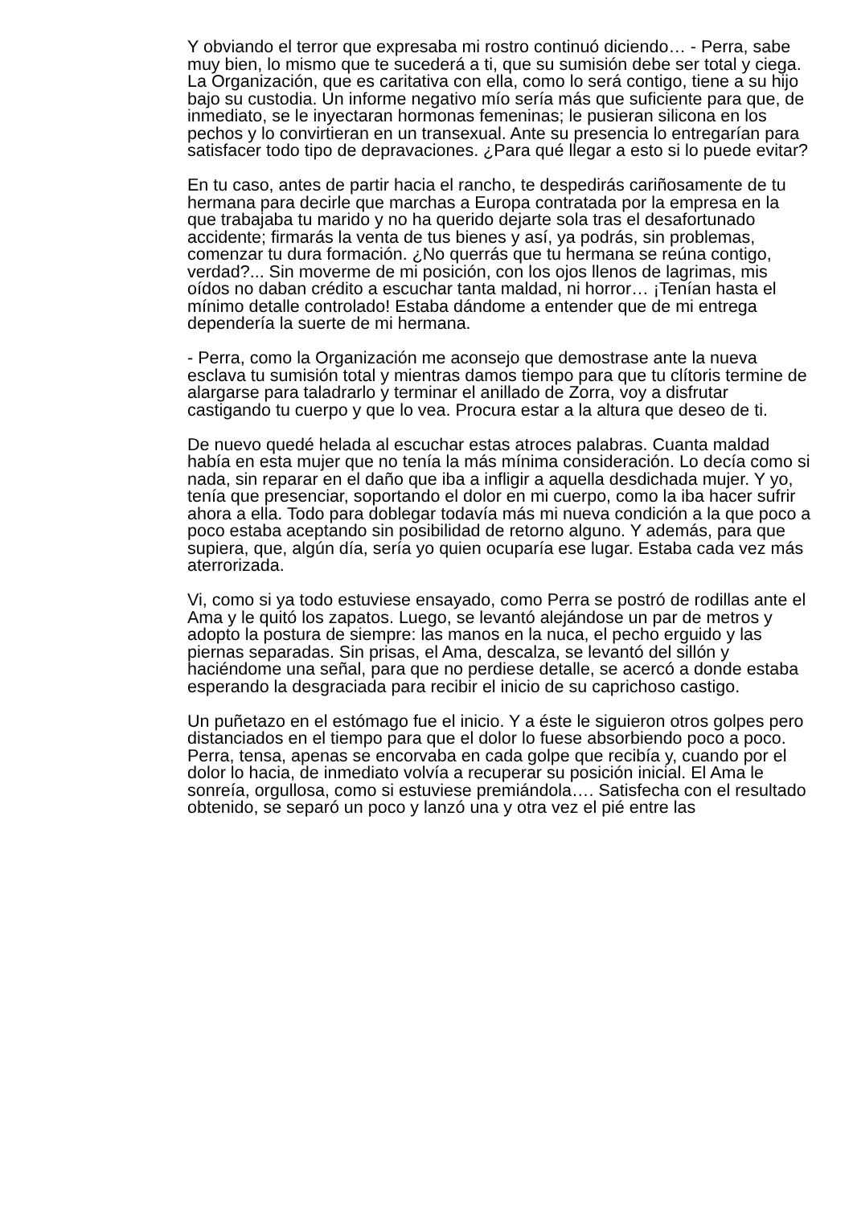Y obviando el terror que expresaba mi rostro continuó diciendo… - Perra, sabe muy bien, lo mismo que te sucederá a ti, que su sumisión debe ser total y ciega. La Organización, que es caritativa con ella, como lo será contigo, tiene a su hijo bajo su custodia. Un informe negativo mío sería más que suficiente para que, de inmediato, se le inyectaran hormonas femeninas; le pusieran silicona en los pechos y lo convirtieran en un transexual. Ante su presencia lo entregarían para satisfacer todo tipo de depravaciones. ¿Para qué llegar a esto si lo puede evitar?
En tu caso, antes de partir hacia el rancho, te despedirás cariñosamente de tu hermana para decirle que marchas a Europa contratada por la empresa en la que trabajaba tu marido y no ha querido dejarte sola tras el desafortunado accidente; firmarás la venta de tus bienes y así, ya podrás, sin problemas, comenzar tu dura formación. ¿No querrás que tu hermana se reúna contigo, verdad?... Sin moverme de mi posición, con los ojos llenos de lagrimas, mis oídos no daban crédito a escuchar tanta maldad, ni horror… ¡Tenían hasta el mínimo detalle controlado! Estaba dándome a entender que de mi entrega dependería la suerte de mi hermana.
- Perra, como la Organización me aconsejo que demostrase ante la nueva esclava tu sumisión total y mientras damos tiempo para que tu clítoris termine de alargarse para taladrarlo y terminar el anillado de Zorra, voy a disfrutar castigando tu cuerpo y que lo vea. Procura estar a la altura que deseo de ti.
De nuevo quedé helada al escuchar estas atroces palabras. Cuanta maldad había en esta mujer que no tenía la más mínima consideración. Lo decía como si nada, sin reparar en el daño que iba a infligir a aquella desdichada mujer. Y yo, tenía que presenciar, soportando el dolor en mi cuerpo, como la iba hacer sufrir ahora a ella. Todo para doblegar todavía más mi nueva condición a la que poco a poco estaba aceptando sin posibilidad de retorno alguno. Y además, para que supiera, que, algún día, sería yo quien ocuparía ese lugar. Estaba cada vez más aterrorizada.
Vi, como si ya todo estuviese ensayado, como Perra se postró de rodillas ante el Ama y le quitó los zapatos. Luego, se levantó alejándose un par de metros y adopto la postura de siempre: las manos en la nuca, el pecho erguido y las piernas separadas. Sin prisas, el Ama, descalza, se levantó del sillón y haciéndome una señal, para que no perdiese detalle, se acercó a donde estaba esperando la desgraciada para recibir el inicio de su caprichoso castigo.
Un puñetazo en el estómago fue el inicio. Y a éste le siguieron otros golpes pero distanciados en el tiempo para que el dolor lo fuese absorbiendo poco a poco. Perra, tensa, apenas se encorvaba en cada golpe que recibía y, cuando por el dolor lo hacia, de inmediato volvía a recuperar su posición inicial. El Ama le sonreía, orgullosa, como si estuviese premiándola…. Satisfecha con el resultado obtenido, se separó un poco y lanzó una y otra vez el pié entre las